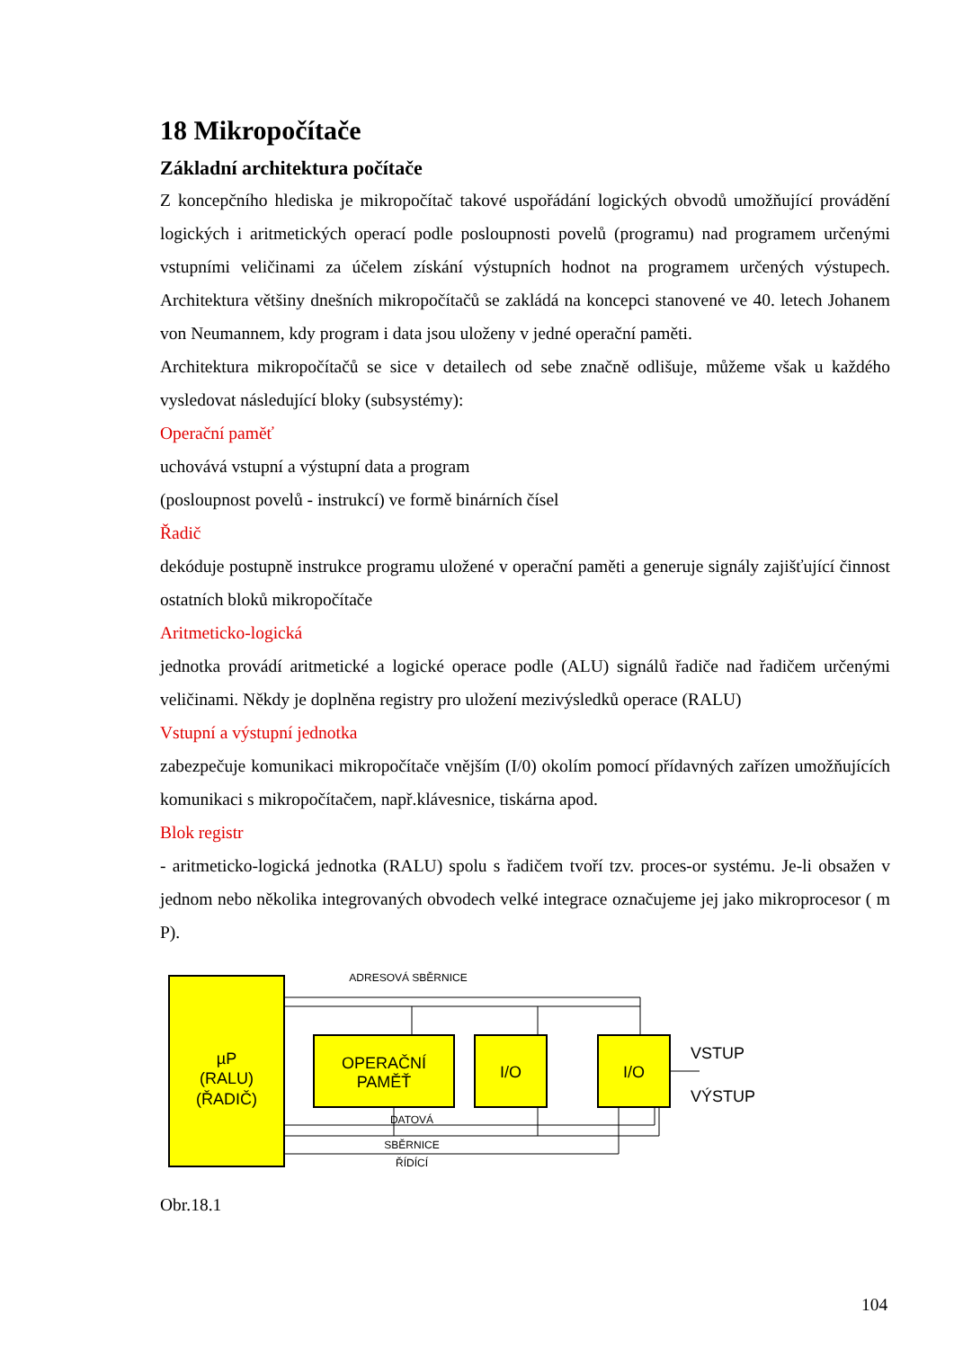18 Mikropočítače
Základní architektura počítače
Z koncepčního hlediska je mikropočítač takové uspořádání logických obvodů umožňující provádění logických i aritmetických operací podle posloupnosti povelů (programu) nad programem určenými vstupními veličinami za účelem získání výstupních hodnot na programem určených výstupech. Architektura většiny dnešních mikropočítačů se zakládá na koncepci stanovené ve 40. letech Johanem von Neumannem, kdy program i data jsou uloženy v jedné operační paměti.
Architektura mikropočítačů se sice v detailech od sebe značně odlišuje, můžeme však u každého vysledovat následující bloky (subsystémy):
Operační paměť
uchovává vstupní a výstupní data a program
(posloupnost povelů - instrukcí) ve formě binárních čísel
Řadič
dekóduje postupně instrukce programu uložené v operační paměti a generuje signály zajišťující činnost ostatních bloků mikropočítače
Aritmeticko-logická
jednotka provádí aritmetické a logické operace podle (ALU) signálů řadiče nad řadičem určenými veličinami. Někdy je doplněna registry pro uložení mezivýsledků operace (RALU)
Vstupní a výstupní jednotka
zabezpečuje komunikaci mikropočítače vnějším (I/0) okolím pomocí přídavných zařízen umožňujících komunikaci s mikropočítačem, např.klávesnice, tiskárna apod.
Blok registr
- aritmeticko-logická jednotka (RALU) spolu s řadičem tvoří tzv. proces-or systému. Je-li obsažen v jednom nebo několika integrovaných obvodech velké integrace označujeme jej jako mikroprocesor ( m P).
µP
(RALU)
(ŘADIČ)
ADRESOVÁ SBĚRNICE
OPERAČNÍ
PAMĚŤ
I/O
I/O
VSTUP
VÝSTUP
DATOVÁ
SBĚRNICE
ŘÍDÍCÍ
Obr.18.1
104